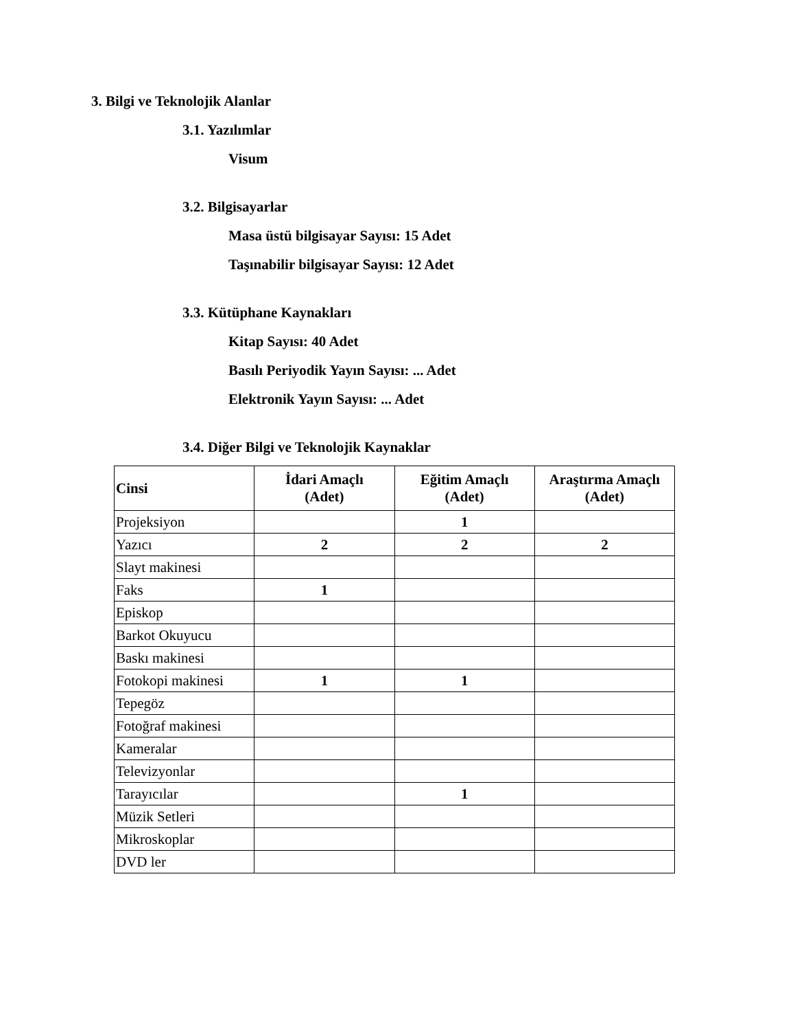3. Bilgi ve Teknolojik Alanlar
3.1. Yazılımlar
Visum
3.2. Bilgisayarlar
Masa üstü bilgisayar Sayısı: 15 Adet
Taşınabilir bilgisayar Sayısı: 12 Adet
3.3. Kütüphane Kaynakları
Kitap Sayısı: 40 Adet
Basılı Periyodik Yayın Sayısı: ... Adet
Elektronik Yayın Sayısı: ... Adet
3.4. Diğer Bilgi ve Teknolojik Kaynaklar
| Cinsi | İdari Amaçlı (Adet) | Eğitim Amaçlı (Adet) | Araştırma Amaçlı (Adet) |
| --- | --- | --- | --- |
| Projeksiyon | | 1 | |
| Yazıcı | 2 | 2 | 2 |
| Slayt makinesi | | | |
| Faks | 1 | | |
| Episkop | | | |
| Barkot Okuyucu | | | |
| Baskı makinesi | | | |
| Fotokopi makinesi | 1 | 1 | |
| Tepegöz | | | |
| Fotoğraf makinesi | | | |
| Kameralar | | | |
| Televizyonlar | | | |
| Tarayıcılar | | 1 | |
| Müzik Setleri | | | |
| Mikroskoplar | | | |
| DVD ler | | | |